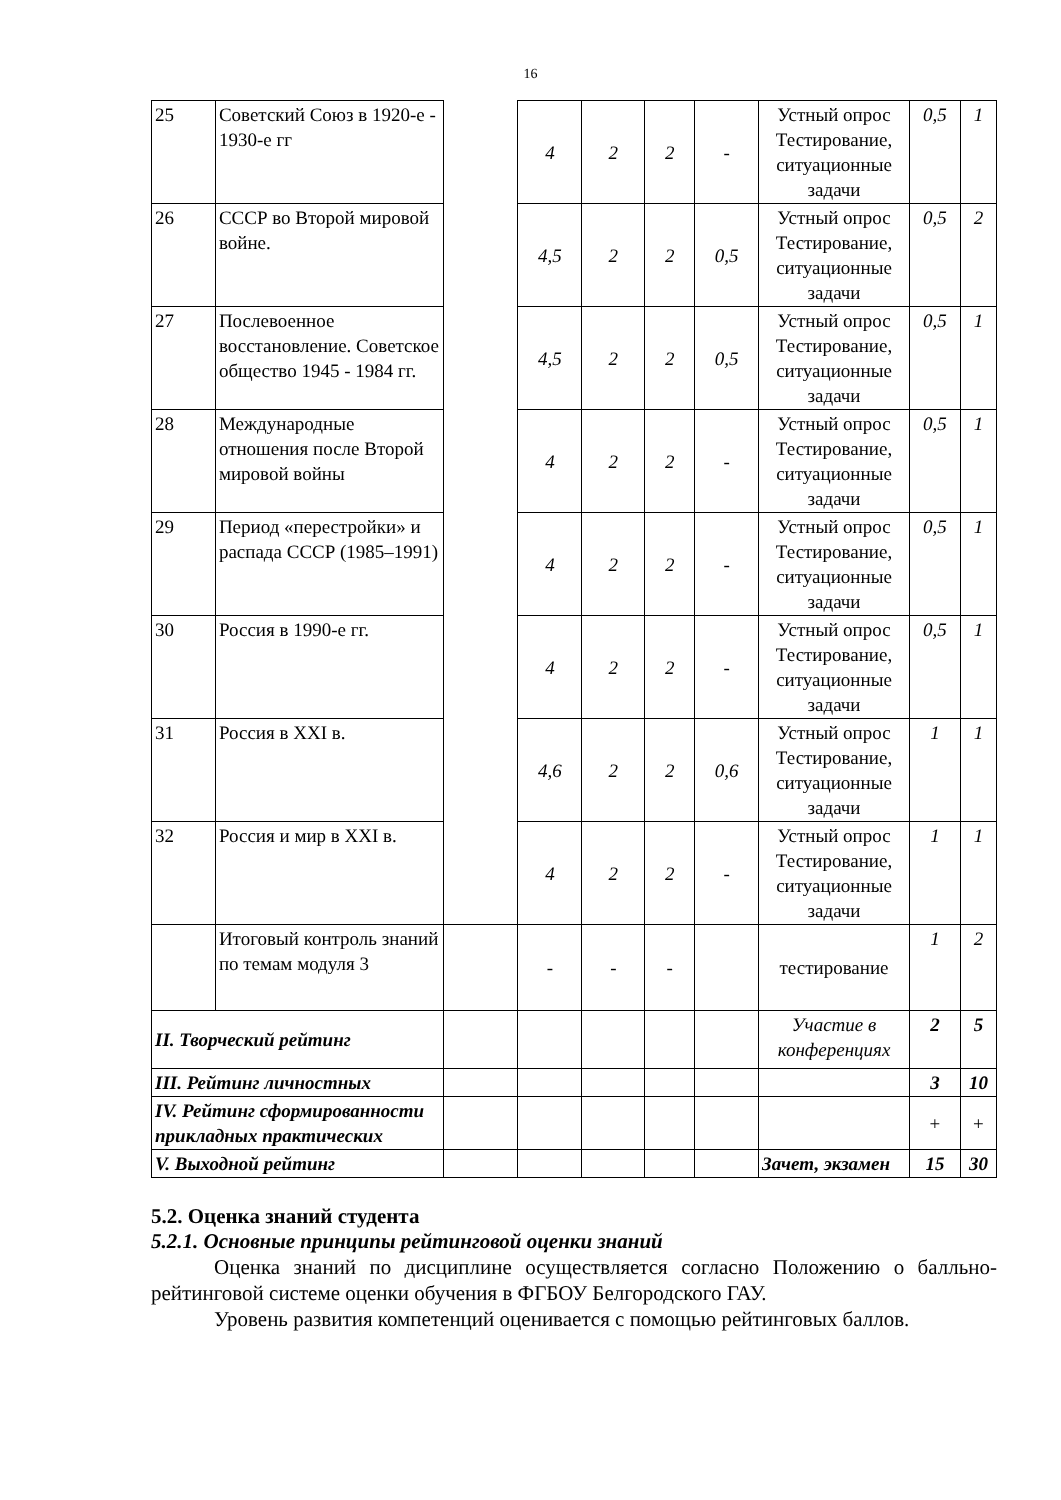16
| 25 | Советский Союз в 1920-е - 1930-е гг | | 4 | 2 | 2 | - | Устный опрос Тестирование, ситуационные задачи | 0,5 | 1 |
| 26 | СССР во Второй мировой войне. | | 4,5 | 2 | 2 | 0,5 | Устный опрос Тестирование, ситуационные задачи | 0,5 | 2 |
| 27 | Послевоенное восстановление. Советское общество 1945 - 1984 гг. | | 4,5 | 2 | 2 | 0,5 | Устный опрос Тестирование, ситуационные задачи | 0,5 | 1 |
| 28 | Международные отношения после Второй мировой войны | | 4 | 2 | 2 | - | Устный опрос Тестирование, ситуационные задачи | 0,5 | 1 |
| 29 | Период «перестройки» и распада СССР (1985–1991) | | 4 | 2 | 2 | - | Устный опрос Тестирование, ситуационные задачи | 0,5 | 1 |
| 30 | Россия в 1990-е гг. | | 4 | 2 | 2 | - | Устный опрос Тестирование, ситуационные задачи | 0,5 | 1 |
| 31 | Россия в XXI в. | | 4,6 | 2 | 2 | 0,6 | Устный опрос Тестирование, ситуационные задачи | 1 | 1 |
| 32 | Россия и мир в XXI в. | | 4 | 2 | 2 | - | Устный опрос Тестирование, ситуационные задачи | 1 | 1 |
| | Итоговый контроль знаний по темам модуля 3 | | - | - | - | | тестирование | 1 | 2 |
| II. Творческий рейтинг | | | | | | | Участие в конференциях | 2 | 5 |
| III. Рейтинг личностных | | | | | | | | 3 | 10 |
| IV. Рейтинг сформированности прикладных практических | | | | | | | | + | + |
| V. Выходной рейтинг | | | | | | | Зачет, экзамен | 15 | 30 |
5.2. Оценка знаний студента
5.2.1. Основные принципы рейтинговой оценки знаний
Оценка знаний по дисциплине осуществляется согласно Положению о балльно-рейтинговой системе оценки обучения в ФГБОУ Белгородского ГАУ.
Уровень развития компетенций оценивается с помощью рейтинговых баллов.